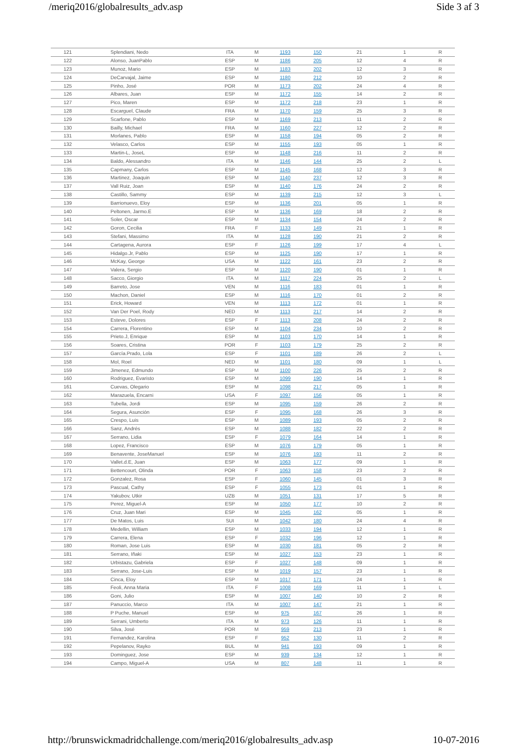/meriq2016/globalresults_adv.asp Side 3 af 3
| 121 | Splendiani, Nedo | ITA | M | 1193 | 150 | 21 | 1 | R |
| 122 | Alonso, JuanPablo | ESP | M | 1186 | 205 | 12 | 4 | R |
| 123 | Munoz, Mario | ESP | M | 1183 | 202 | 12 | 3 | R |
| 124 | DeCarvajal, Jaime | ESP | M | 1180 | 212 | 10 | 2 | R |
| 125 | Pinho, José | POR | M | 1173 | 202 | 24 | 4 | R |
| 126 | Albares, Juan | ESP | M | 1172 | 155 | 14 | 2 | R |
| 127 | Pico, Maren | ESP | M | 1172 | 218 | 23 | 1 | R |
| 128 | Escarguel, Claude | FRA | M | 1170 | 159 | 25 | 3 | R |
| 129 | Scarfone, Pablo | ESP | M | 1169 | 213 | 11 | 2 | R |
| 130 | Bailly, Michael | FRA | M | 1160 | 227 | 12 | 2 | R |
| 131 | Morlanes, Pablo | ESP | M | 1158 | 194 | 05 | 2 | R |
| 132 | Velasco, Carlos | ESP | M | 1155 | 193 | 05 | 1 | R |
| 133 | Martin-L, JoseL | ESP | M | 1148 | 216 | 11 | 2 | R |
| 134 | Baldo, Alessandro | ITA | M | 1146 | 144 | 25 | 2 | L |
| 135 | Capmany, Carlos | ESP | M | 1145 | 168 | 12 | 3 | R |
| 136 | Martinez, Joaquin | ESP | M | 1140 | 237 | 12 | 3 | R |
| 137 | Vall Ruiz, Joan | ESP | M | 1140 | 176 | 24 | 2 | R |
| 138 | Castillo, Sammy | ESP | M | 1139 | 215 | 12 | 3 | L |
| 139 | Barrionuevo, Eloy | ESP | M | 1136 | 201 | 05 | 1 | R |
| 140 | Peltonen, Jarmo.E | ESP | M | 1136 | 169 | 18 | 2 | R |
| 141 | Soler, Oscar | ESP | M | 1134 | 154 | 24 | 2 | R |
| 142 | Goron, Cecilia | FRA | F | 1133 | 149 | 21 | 1 | R |
| 143 | Stefani, Massimo | ITA | M | 1128 | 190 | 21 | 2 | R |
| 144 | Cartagena, Aurora | ESP | F | 1126 | 199 | 17 | 4 | L |
| 145 | Hidalgo.Jr, Pablo | ESP | M | 1125 | 190 | 17 | 1 | R |
| 146 | McKay, George | USA | M | 1122 | 161 | 23 | 2 | R |
| 147 | Valera, Sergio | ESP | M | 1120 | 190 | 01 | 1 | R |
| 148 | Sacco, Giorgio | ITA | M | 1117 | 224 | 25 | 2 | L |
| 149 | Barreto, Jose | VEN | M | 1116 | 183 | 01 | 1 | R |
| 150 | Machon, Daniel | ESP | M | 1116 | 170 | 01 | 2 | R |
| 151 | Erick, Howard | VEN | M | 1113 | 172 | 01 | 1 | R |
| 152 | Van Der Poel, Rody | NED | M | 1113 | 217 | 14 | 2 | R |
| 153 | Esteve, Dolores | ESP | F | 1113 | 208 | 24 | 2 | R |
| 154 | Carrera, Florentino | ESP | M | 1104 | 234 | 10 | 2 | R |
| 155 | Prieto.J, Enrique | ESP | M | 1103 | 170 | 14 | 1 | R |
| 156 | Soares, Cristina | POR | F | 1103 | 179 | 25 | 2 | R |
| 157 | García.Prado, Lola | ESP | F | 1101 | 189 | 26 | 2 | L |
| 158 | Mol, Roel | NED | M | 1101 | 180 | 09 | 1 | L |
| 159 | Jimenez, Edmundo | ESP | M | 1100 | 226 | 25 | 2 | R |
| 160 | Rodriguez, Evaristo | ESP | M | 1099 | 190 | 14 | 1 | R |
| 161 | Cuevas, Olegario | ESP | M | 1098 | 217 | 05 | 1 | R |
| 162 | Marazuela, Encarni | USA | F | 1097 | 156 | 05 | 1 | R |
| 163 | Tubella, Jordi | ESP | M | 1095 | 159 | 26 | 2 | R |
| 164 | Segura, Asunción | ESP | F | 1095 | 168 | 26 | 3 | R |
| 165 | Crespo, Luis | ESP | M | 1089 | 193 | 05 | 2 | R |
| 166 | Sanz, Andrés | ESP | M | 1088 | 182 | 22 | 2 | R |
| 167 | Serrano, Lidia | ESP | F | 1079 | 164 | 14 | 1 | R |
| 168 | Lopez, Francisco | ESP | M | 1076 | 179 | 05 | 1 | R |
| 169 | Benavente, JoseManuel | ESP | M | 1076 | 193 | 11 | 2 | R |
| 170 | Vallet.d.E, Juan | ESP | M | 1063 | 177 | 09 | 1 | R |
| 171 | Bettencourt, Olinda | POR | F | 1063 | 158 | 23 | 2 | R |
| 172 | Gonzalez, Rosa | ESP | F | 1060 | 145 | 01 | 3 | R |
| 173 | Pascual, Cathy | ESP | F | 1055 | 173 | 01 | 1 | R |
| 174 | Yakubov, Utkir | UZB | M | 1051 | 131 | 17 | 5 | R |
| 175 | Perez, Miguel-A | ESP | M | 1050 | 177 | 10 | 2 | R |
| 176 | Cruz, Juan Mari | ESP | M | 1045 | 162 | 05 | 1 | R |
| 177 | De Matos, Luis | SUI | M | 1042 | 180 | 24 | 4 | R |
| 178 | Medellin, William | ESP | M | 1033 | 194 | 12 | 1 | R |
| 179 | Carrera, Elena | ESP | F | 1032 | 196 | 12 | 1 | R |
| 180 | Roman, Jose Luis | ESP | M | 1030 | 181 | 05 | 2 | R |
| 181 | Serrano, Iñaki | ESP | M | 1027 | 153 | 23 | 1 | R |
| 182 | Urbistazu, Gabriela | ESP | F | 1027 | 148 | 09 | 1 | R |
| 183 | Serrano, Jose-Luis | ESP | M | 1019 | 157 | 23 | 1 | R |
| 184 | Cinca, Eloy | ESP | M | 1017 | 171 | 24 | 1 | R |
| 185 | Feoli, Anna Maria | ITA | F | 1008 | 169 | 11 | 1 | L |
| 186 | Goni, Julio | ESP | M | 1007 | 140 | 10 | 2 | R |
| 187 | Panuccio, Marco | ITA | M | 1007 | 147 | 21 | 1 | R |
| 188 | P Puche, Manuel | ESP | M | 975 | 167 | 26 | 1 | R |
| 189 | Serrani, Umberto | ITA | M | 973 | 126 | 11 | 1 | R |
| 190 | Silva, José | POR | M | 959 | 213 | 23 | 1 | R |
| 191 | Fernandez, Karolina | ESP | F | 952 | 130 | 11 | 2 | R |
| 192 | Pepelanov, Rayko | BUL | M | 941 | 193 | 09 | 1 | R |
| 193 | Dominguez, Jose | ESP | M | 939 | 134 | 12 | 1 | R |
| 194 | Campo, Miguel-A | USA | M | 807 | 148 | 11 | 1 | R |
http://brunswickmadridchallenge.com/meriq2016/globalresults_adv.asp 10-07-2016